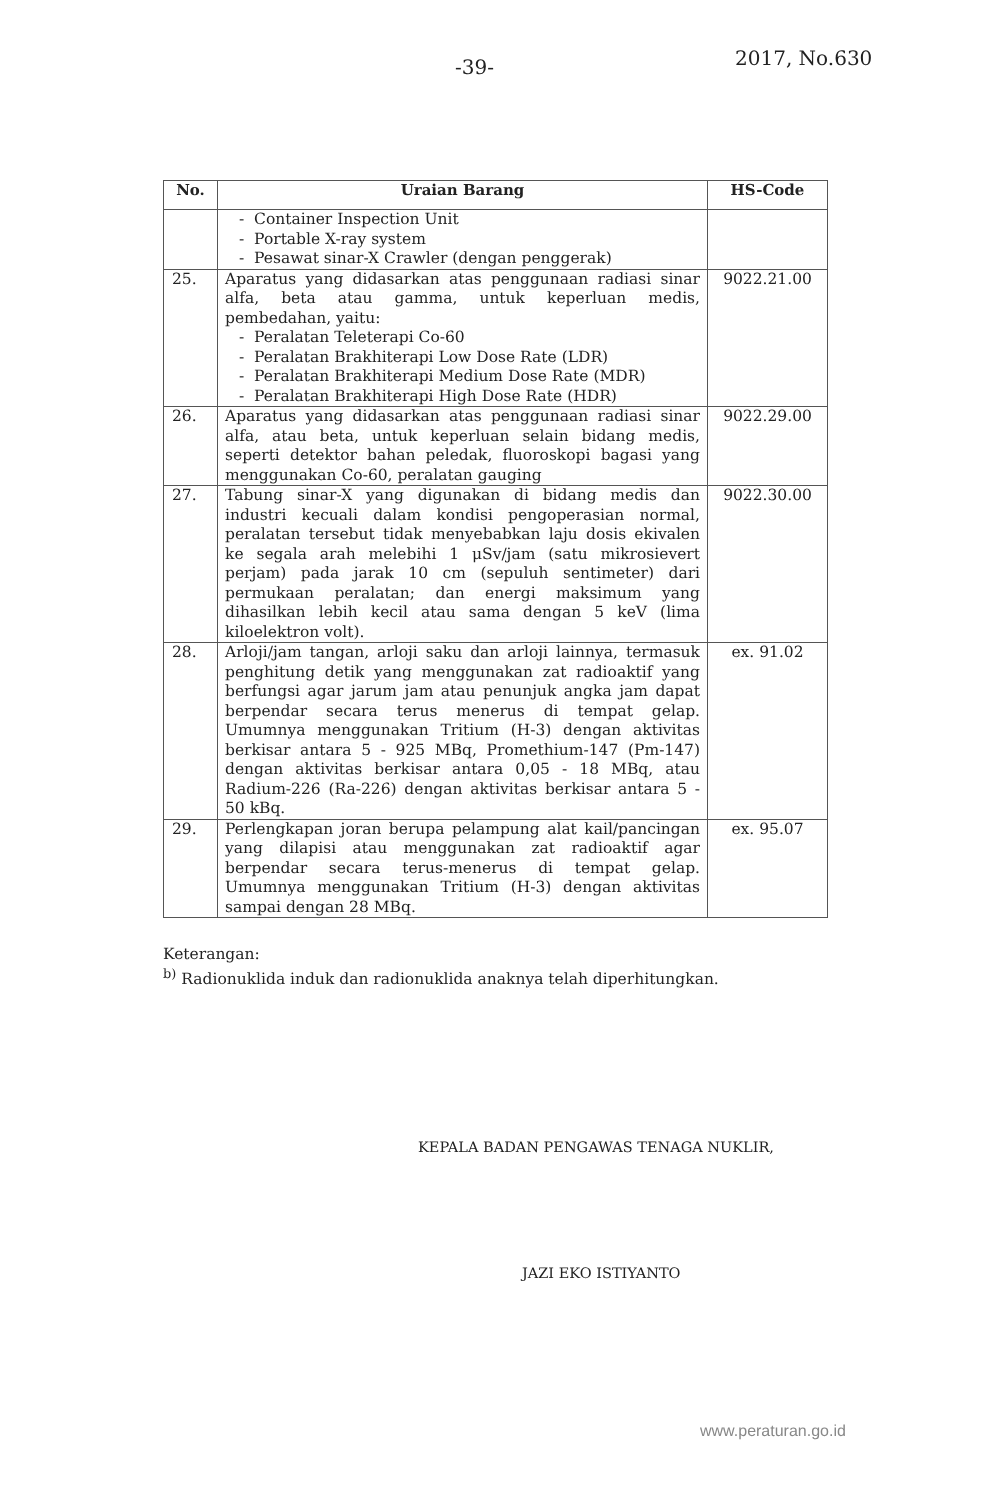-39- 2017, No.630
| No. | Uraian Barang | HS-Code |
| --- | --- | --- |
| | - Container Inspection Unit - Portable X-ray system - Pesawat sinar-X Crawler (dengan penggerak) | |
| 25. | Aparatus yang didasarkan atas penggunaan radiasi sinar alfa, beta atau gamma, untuk keperluan medis, pembedahan, yaitu: - Peralatan Teleterapi Co-60 - Peralatan Brakhiterapi Low Dose Rate (LDR) - Peralatan Brakhiterapi Medium Dose Rate (MDR) - Peralatan Brakhiterapi High Dose Rate (HDR) | 9022.21.00 |
| 26. | Aparatus yang didasarkan atas penggunaan radiasi sinar alfa, atau beta, untuk keperluan selain bidang medis, seperti detektor bahan peledak, fluoroskopi bagasi yang menggunakan Co-60, peralatan gauging | 9022.29.00 |
| 27. | Tabung sinar-X yang digunakan di bidang medis dan industri kecuali dalam kondisi pengoperasian normal, peralatan tersebut tidak menyebabkan laju dosis ekivalen ke segala arah melebihi 1 μSv/jam (satu mikrosievert perjam) pada jarak 10 cm (sepuluh sentimeter) dari permukaan peralatan; dan energi maksimum yang dihasilkan lebih kecil atau sama dengan 5 keV (lima kiloelektron volt). | 9022.30.00 |
| 28. | Arloji/jam tangan, arloji saku dan arloji lainnya, termasuk penghitung detik yang menggunakan zat radioaktif yang berfungsi agar jarum jam atau penunjuk angka jam dapat berpendar secara terus menerus di tempat gelap. Umumnya menggunakan Tritium (H-3) dengan aktivitas berkisar antara 5 - 925 MBq, Promethium-147 (Pm-147) dengan aktivitas berkisar antara 0,05 - 18 MBq, atau Radium-226 (Ra-226) dengan aktivitas berkisar antara 5 - 50 kBq. | ex. 91.02 |
| 29. | Perlengkapan joran berupa pelampung alat kail/pancingan yang dilapisi atau menggunakan zat radioaktif agar berpendar secara terus-menerus di tempat gelap. Umumnya menggunakan Tritium (H-3) dengan aktivitas sampai dengan 28 MBq. | ex. 95.07 |
Keterangan:
<sup>b)</sup> Radionuklida induk dan radionuklida anaknya telah diperhitungkan.
KEPALA BADAN PENGAWAS TENAGA NUKLIR,
JAZI EKO ISTIYANTO
www.peraturan.go.id